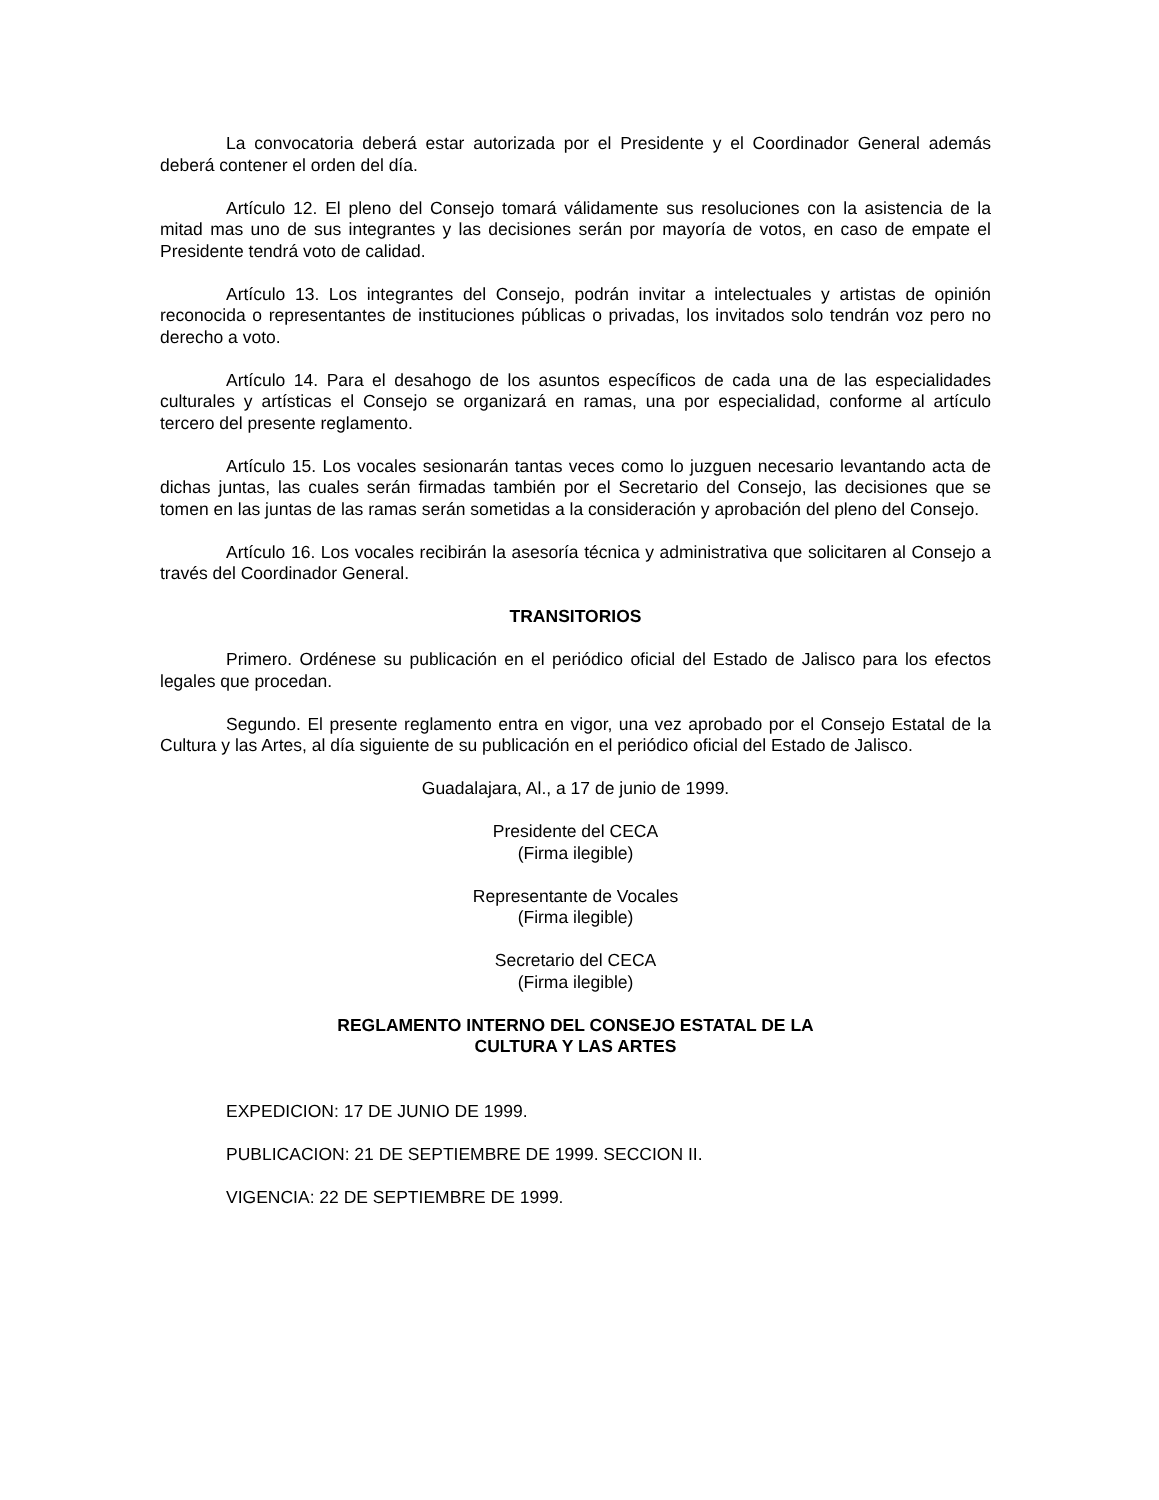La convocatoria deberá estar autorizada por el Presidente y el Coordinador General además deberá contener el orden del día.
Artículo 12. El pleno del Consejo tomará válidamente sus resoluciones con la asistencia de la mitad mas uno de sus integrantes y las decisiones serán por mayoría de votos, en caso de empate el Presidente tendrá voto de calidad.
Artículo 13. Los integrantes del Consejo, podrán invitar a intelectuales y artistas de opinión reconocida o representantes de instituciones públicas o privadas, los invitados solo tendrán voz pero no derecho a voto.
Artículo 14. Para el desahogo de los asuntos específicos de cada una de las especialidades culturales y artísticas el Consejo se organizará en ramas, una por especialidad, conforme al artículo tercero del presente reglamento.
Artículo 15. Los vocales sesionarán tantas veces como lo juzguen necesario levantando acta de dichas juntas, las cuales serán firmadas también por el Secretario del Consejo, las decisiones que se tomen en las juntas de las ramas serán sometidas a la consideración y aprobación del pleno del Consejo.
Artículo 16. Los vocales recibirán la asesoría técnica y administrativa que solicitaren al Consejo a través del Coordinador General.
TRANSITORIOS
Primero. Ordénese su publicación en el periódico oficial del Estado de Jalisco para los efectos legales que procedan.
Segundo. El presente reglamento entra en vigor, una vez aprobado por el Consejo Estatal de la Cultura y las Artes, al día siguiente de su publicación en el periódico oficial del Estado de Jalisco.
Guadalajara, Al., a 17 de junio de 1999.
Presidente del CECA
(Firma ilegible)
Representante de Vocales
(Firma ilegible)
Secretario del CECA
(Firma ilegible)
REGLAMENTO INTERNO DEL CONSEJO ESTATAL DE LA
CULTURA Y LAS ARTES
EXPEDICION: 17 DE JUNIO DE 1999.
PUBLICACION: 21 DE SEPTIEMBRE DE 1999. SECCION II.
VIGENCIA: 22 DE SEPTIEMBRE DE 1999.